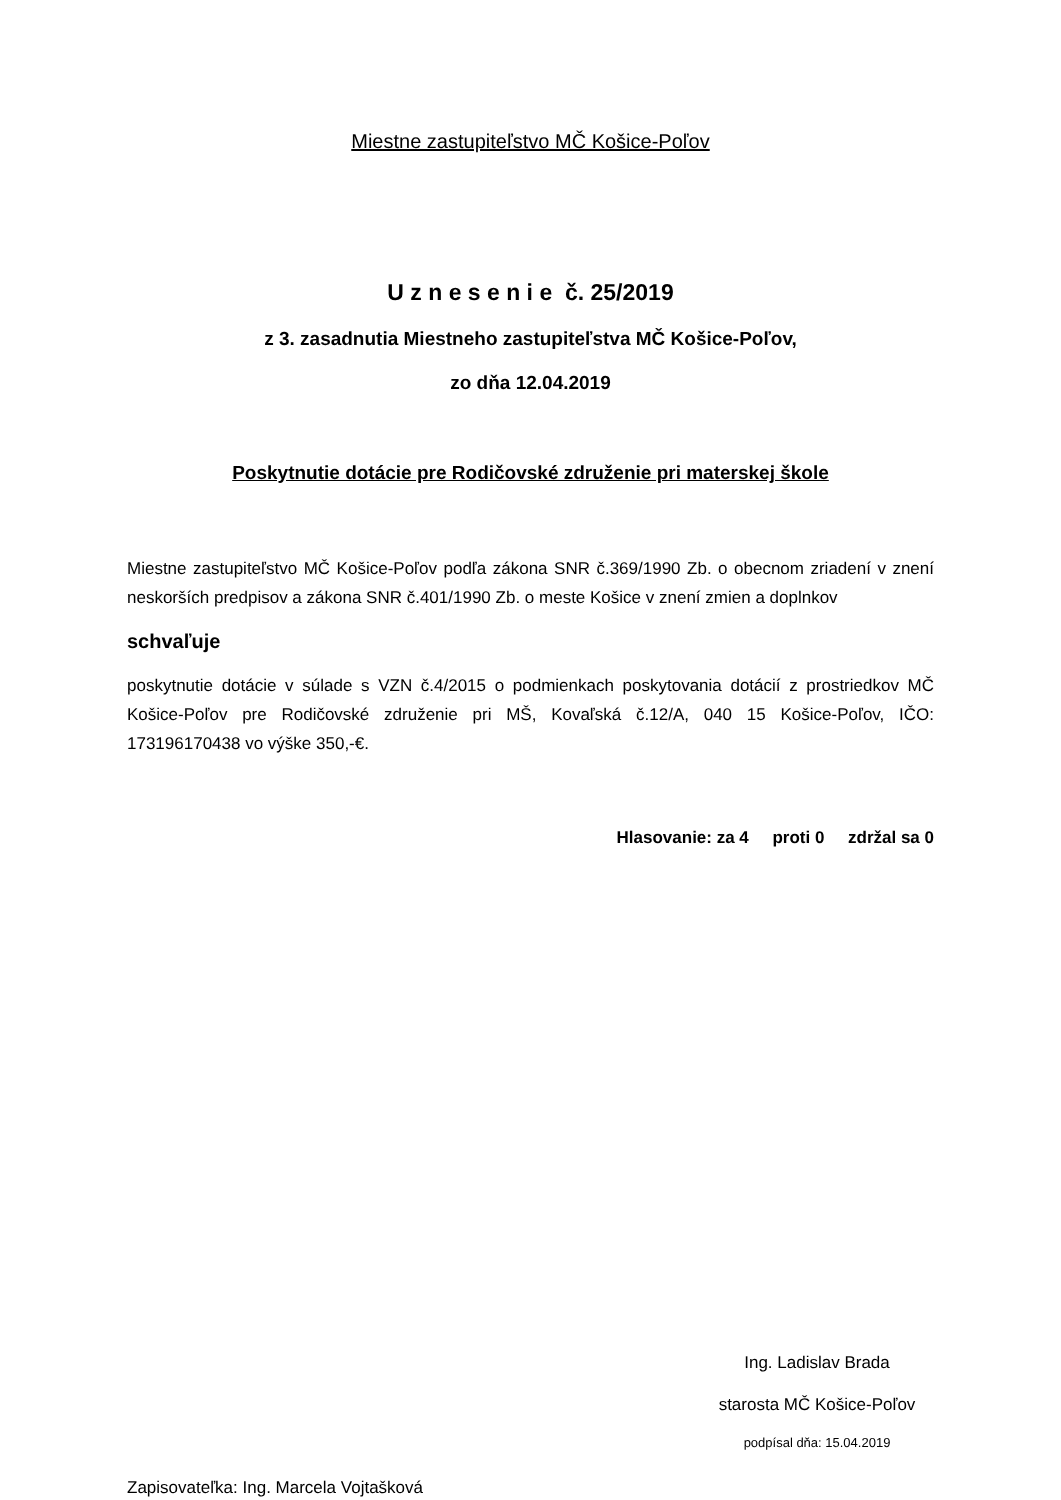Miestne zastupiteľstvo MČ Košice-Poľov
U z n e s e n i e č. 25/2019
z 3. zasadnutia Miestneho zastupiteľstva MČ Košice-Poľov,
zo dňa 12.04.2019
Poskytnutie dotácie pre Rodičovské združenie pri materskej škole
Miestne zastupiteľstvo MČ Košice-Poľov podľa zákona SNR č.369/1990 Zb. o obecnom zriadení v znení neskorších predpisov a zákona SNR č.401/1990 Zb. o meste Košice v znení zmien a doplnkov
schvaľuje
poskytnutie dotácie v súlade s VZN č.4/2015 o podmienkach poskytovania dotácií z prostriedkov MČ Košice-Poľov pre Rodičovské združenie pri MŠ, Kovaľská č.12/A, 040 15 Košice-Poľov, IČO: 173196170438 vo výške 350,-€.
Hlasovanie: za 4 proti 0 zdržal sa 0
Ing. Ladislav Brada
starosta MČ Košice-Poľov
podpísal dňa: 15.04.2019
Zapisovateľka: Ing. Marcela Vojtašková